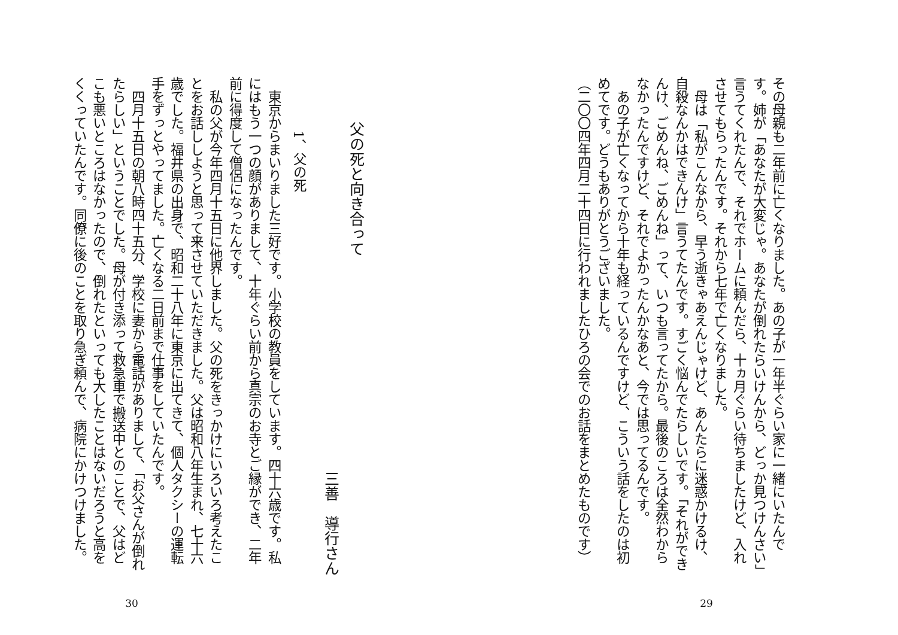その母親も二年前に亡くなりました。あの子が一年半ぐらい家に一緒にいたんです。姉が「あなたが大変じゃ。あなたが倒れたらいけんから、どっか見つけんさい」言うてくれたんで、それでホームに頼んだら、十ヵ月ぐらい待ちましたけど、入れさせてもらったんです。それから七年で亡くなりました。
母は「私がこんなから、早う逝きゃあえんじゃけど、あんたらに迷惑かけるけ、自殺なんかはできんけ」言うてたんです。すごく悩んでたらしいです。「それができんけ、ごめんね、ごめんね」って、いつも言ってたから。最後のころは全然わからなかったんですけど、それでよかったんかなあと、今では思ってるんです。
あの子が亡くなってから十年も経っているんですけど、こういう話をしたのは初めてです。どうもありがとうございました。
（二〇〇四年四月二十四日に行われましたひろの会でのお話をまとめたものです）
29
父の死と向き合って
三善　導行さん
1、父の死
東京からまいりました三好です。小学校の教員をしています。四十六歳です。私にはもう一つの顔がありまして、十年ぐらい前から真宗のお寺とご縁ができ、二年前に得度して僧侶になったんです。
私の父が今年四月十五日に他界しました。父の死をきっかけにいろいろ考えたことをお話ししようと思って来させていただきました。父は昭和八年生まれ、七十六歳でした。福井県の出身で、昭和二十八年に東京に出てきて、個人タクシーの運転手をずっとやってました。亡くなる二日前まで仕事をしていたんです。
四月十五日の朝八時四十五分、学校に妻から電話がありまして、「お父さんが倒れたらしい」ということでした。母が付き添って救急車で搬送中とのことで、父はどこも悪いところはなかったので、倒れたといっても大したことはないだろうと高をくくっていたんです。同僚に後のことを取り急ぎ頼んで、病院にかけつけました。
30